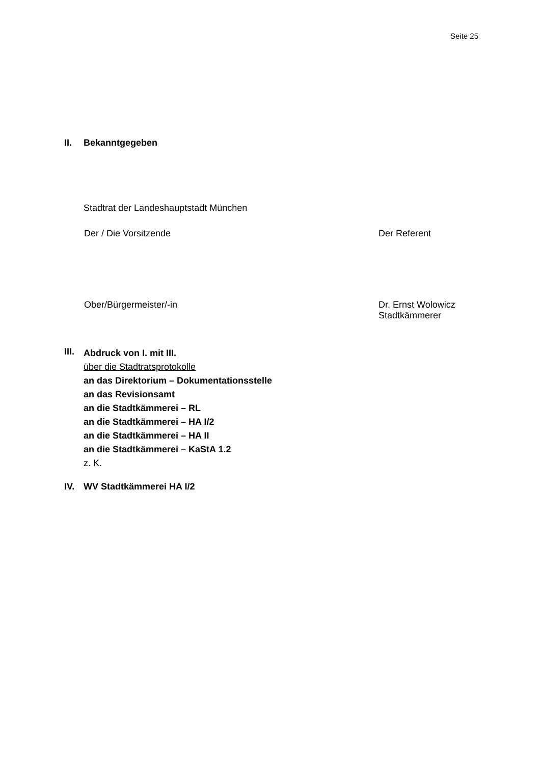Seite 25
II. Bekanntgegeben
Stadtrat der Landeshauptstadt München
Der / Die Vorsitzende Der Referent
Ober/Bürgermeister/-in Dr. Ernst Wolowicz
Stadtkämmerer
III.
Abdruck von I. mit III.
über die Stadtratsprotokolle
an das Direktorium – Dokumentationsstelle
an das Revisionsamt
an die Stadtkämmerei – RL
an die Stadtkämmerei – HA I/2
an die Stadtkämmerei – HA II
an die Stadtkämmerei – KaStA 1.2
z. K.
IV. WV Stadtkämmerei HA I/2